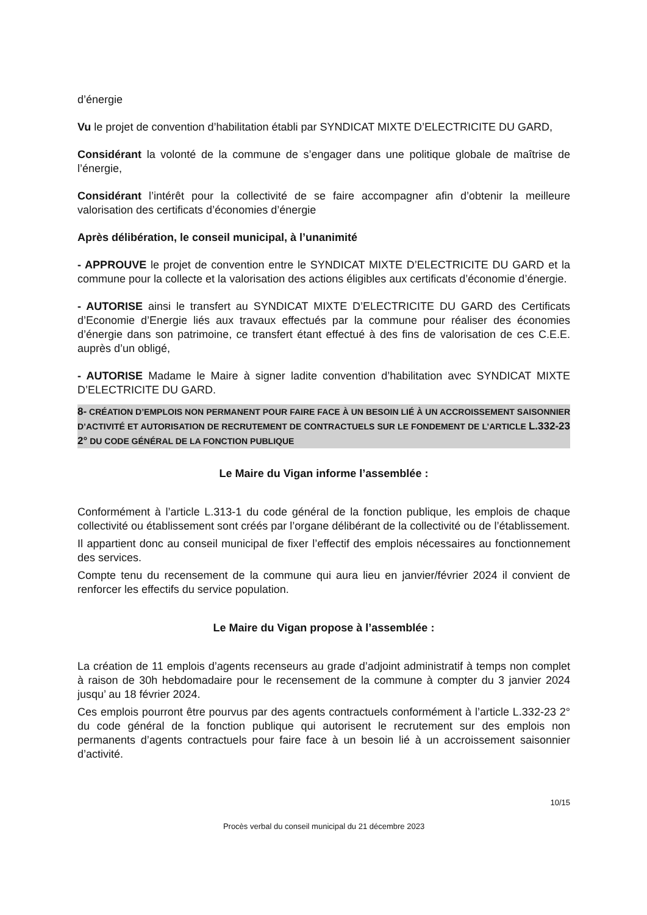d’énergie
Vu le projet de convention d’habilitation établi par SYNDICAT MIXTE D’ELECTRICITE DU GARD,
Considérant la volonté de la commune de s’engager dans une politique globale de maîtrise de l’énergie,
Considérant l’intérêt pour la collectivité de se faire accompagner afin d’obtenir la meilleure valorisation des certificats d’économies d’énergie
Après délibération, le conseil municipal, à l’unanimité
- APPROUVE le projet de convention entre le SYNDICAT MIXTE D’ELECTRICITE DU GARD et la commune pour la collecte et la valorisation des actions éligibles aux certificats d’économie d’énergie.
- AUTORISE ainsi le transfert au SYNDICAT MIXTE D’ELECTRICITE DU GARD des Certificats d’Economie d’Energie liés aux travaux effectués par la commune pour réaliser des économies d’énergie dans son patrimoine, ce transfert étant effectué à des fins de valorisation de ces C.E.E. auprès d’un obligé,
- AUTORISE Madame le Maire à signer ladite convention d’habilitation avec SYNDICAT MIXTE D’ELECTRICITE DU GARD.
8- CRÉATION D’EMPLOIS NON PERMANENT POUR FAIRE FACE À UN BESOIN LIÉ À UN ACCROISSEMENT SAISONNIER D’ACTIVITÉ ET AUTORISATION DE RECRUTEMENT DE CONTRACTUELS SUR LE FONDEMENT DE L’ARTICLE L.332-23 2° DU CODE GÉNÉRAL DE LA FONCTION PUBLIQUE
Le Maire du Vigan informe l’assemblée :
Conformément à l’article L.313-1 du code général de la fonction publique, les emplois de chaque collectivité ou établissement sont créés par l’organe délibérant de la collectivité ou de l’établissement.
Il appartient donc au conseil municipal de fixer l’effectif des emplois nécessaires au fonctionnement des services.
Compte tenu du recensement de la commune qui aura lieu en janvier/février 2024 il convient de renforcer les effectifs du service population.
Le Maire du Vigan propose à l’assemblée :
La création de 11 emplois d’agents recenseurs au grade d’adjoint administratif à temps non complet à raison de 30h hebdomadaire pour le recensement de la commune à compter du 3 janvier 2024 jusqu’ au 18 février 2024.
Ces emplois pourront être pourvus par des agents contractuels conformément à l’article L.332-23 2° du code général de la fonction publique qui autorisent le recrutement sur des emplois non permanents d’agents contractuels pour faire face à un besoin lié à un accroissement saisonnier d’activité.
10/15
Procès verbal du conseil municipal du 21 décembre 2023